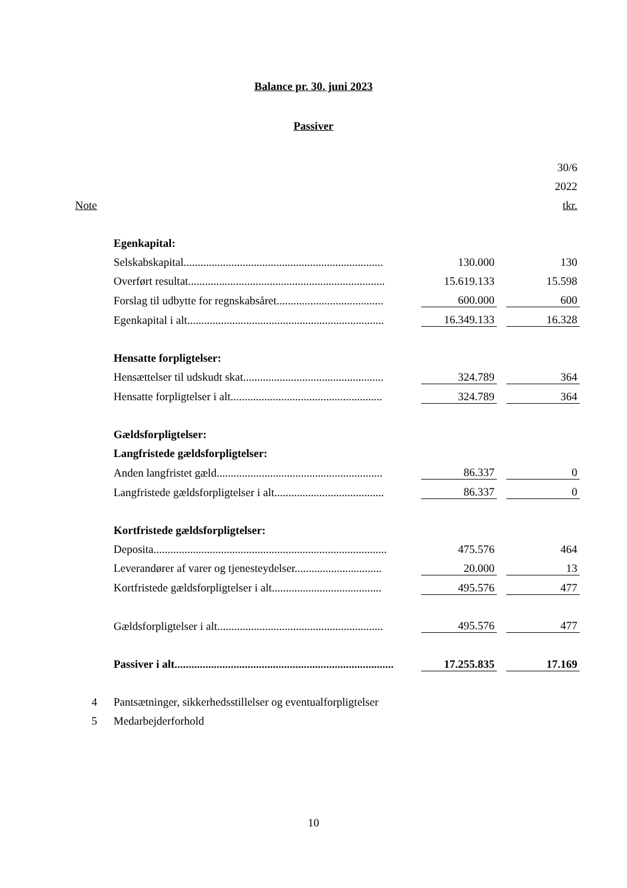Balance pr. 30. juni 2023
Passiver
| | | | | 30/6 |
| | | | | 2022 |
| Note | | | | tkr. |
| | Egenkapital: | | | |
| | Selskabskapital....................................................................... | 130.000 | | 130 |
| | Overført resultat...................................................................... | 15.619.133 | | 15.598 |
| | Forslag til udbytte for regnskabsåret...................................... | 600.000 | | 600 |
| | Egenkapital i alt...................................................................... | 16.349.133 | | 16.328 |
| | Hensatte forpligtelser: | | | |
| | Hensættelser til udskudt skat.................................................. | 324.789 | | 364 |
| | Hensatte forpligtelser i alt...................................................... | 324.789 | | 364 |
| | Gældsforpligtelser: | | | |
| | Langfristede gældsforpligtelser: | | | |
| | Anden langfristet gæld........................................................... | 86.337 | | 0 |
| | Langfristede gældsforpligtelser i alt....................................... | 86.337 | | 0 |
| | Kortfristede gældsforpligtelser: | | | |
| | Deposita................................................................................... | 475.576 | | 464 |
| | Leverandører af varer og tjenesteydelser............................... | 20.000 | | 13 |
| | Kortfristede gældsforpligtelser i alt....................................... | 495.576 | | 477 |
| | Gældsforpligtelser i alt........................................................... | 495.576 | | 477 |
| | Passiver i alt.............................................................................. | 17.255.835 | | 17.169 |
| 4 | Pantsætninger, sikkerhedsstillelser og eventualforpligtelser | | | |
| 5 | Medarbejderforhold | | | |
10